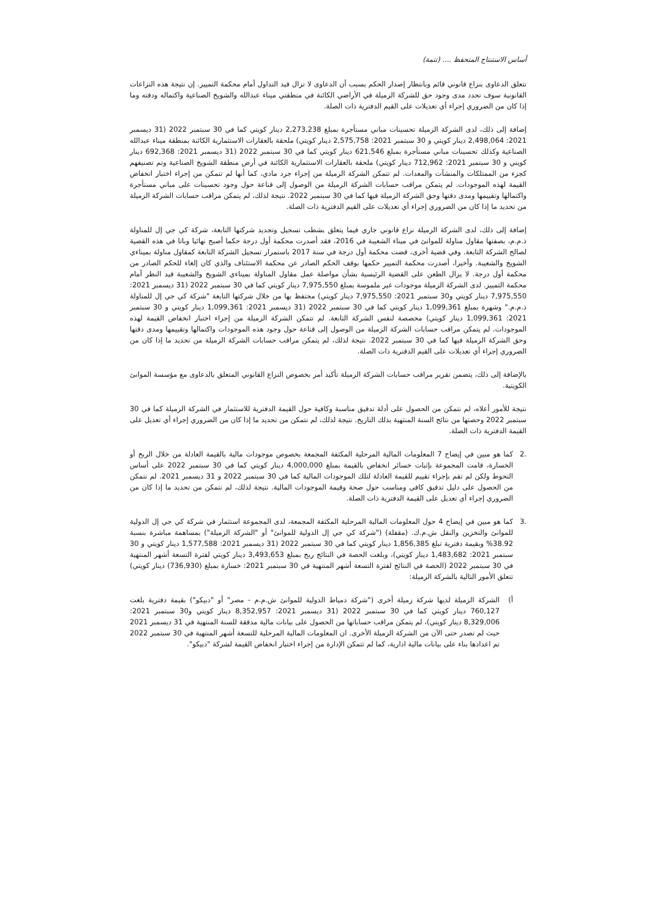أساس الاستنتاج المتحفظ .... (تتمة)
تتعلق الدعاوى بنزاع قانوني قائم وبانتظار إصدار الحكم بسبب أن الدعاوى لا تزال قيد التداول أمام محكمة التمييز. إن نتيجة هذه النزاعات القانونية سوف تحدد مدى وجود حق للشركة الزميلة في الأراضي الكائنة في منطقتي ميناء عبدالله والشويخ الصناعية واكتماله ودقته وما إذا كان من الضروري إجراء أي تعديلات على القيم الدفترية ذات الصلة.
إضافة إلى ذلك، لدى الشركة الزميلة تحسينات مباني مستأجرة بمبلغ 2,273,238 دينار كويتي كما في 30 سبتمبر 2022 (31 ديسمبر 2021: 2,498,064 دينار كويتي و 30 سبتمبر 2021: 2,575,758 دينار كويتي) ملحقة بالعقارات الاستثمارية الكائنة بمنطقة ميناء عبدالله الصناعية وكذلك تحسينات مباني مستأجرة بمبلغ 621,546 دينار كويتي كما في 30 سبتمبر 2022 (31 ديسمبر 2021: 692,368 دينار كويتي و 30 سبتمبر 2021: 712,962 دينار كويتي) ملحقة بالعقارات الاستثمارية الكائنة في أرض منطقة الشويخ الصناعية وتم تصنيفهم كجزء من الممتلكات والمنشآت والمعدات. لم تتمكن الشركة الزميلة من إجراء جرد مادي، كما أنها لم تتمكن من إجراء اختبار انخفاض القيمة لهذه الموجودات. لم يتمكن مراقب حسابات الشركة الزميلة من الوصول إلى قناعة حول وجود تحسينات على مباني مستأجرة واكتمالها وتقييمها ومدى دقتها وحق الشركة الزميلة فيها كما في 30 سبتمبر 2022. نتيجة لذلك، لم يتمكن مراقب حسابات الشركة الزميلة من تحديد ما إذا كان من الضروري إجراء أي تعديلات على القيم الدفترية ذات الصلة.
إضافة إلى ذلك، لدى الشركة الزميلة نزاع قانوني جاري فيما يتعلق بشطب تسجيل وتجديد شركتها التابعة، شركة كي جي إل للمناولة ذ.م.م، بصفتها مقاول مناولة للموانئ في ميناء الشعيبة في 2016، فقد أصدرت محكمة أول درجة حكما أصبح نهائيا وباتا في هذه القضية لصالح الشركة التابعة. وفي قضية أخرى، قضت محكمة أول درجة في سنة 2017 باستمرار تسجيل الشركة التابعة كمقاول مناولة بميناءي الشويخ والشعيبة. وأخيرا، أصدرت محكمة التمييز حكمها بوقف الحكم الصادر عن محكمة الاستئناف والذي كان إلغاء للحكم الصادر من محكمة أول درجة. لا يزال الطعن على القضية الرئيسية بشأن مواصلة عمل مقاول المناولة بميناءي الشويخ والشعيبة قيد النظر أمام محكمة التمييز. لدى الشركة الزميلة موجودات غير ملموسة بمبلغ 7,975,550 دينار كويتي كما في 30 سبتمبر 2022 (31 ديسمبر 2021: 7,975,550 دينار كويتي و30 سبتمبر 2021: 7,975,550 دينار كويتي) محتفظ بها من خلال شركتها التابعة "شركة كي جي إل للمناولة ذ.م.م." وشهرة بمبلغ 1,099,361 دينار كويتي كما في 30 سبتمبر 2022 (31 ديسمبر 2021: 1,099,361 دينار كويتي و 30 سبتمبر 2021: 1,099,361 دينار كويتي) مخصصة لنفس الشركة التابعة. لم تتمكن الشركة الزميلة من إجراء اختبار انخفاض القيمة لهذه الموجودات. لم يتمكن مراقب حسابات الشركة الزميلة من الوصول إلى قناعة حول وجود هذه الموجودات واكتمالها وتقييمها ومدى دقتها وحق الشركة الزميلة فيها كما في 30 سبتمبر 2022. نتيجة لذلك، لم يتمكن مراقب حسابات الشركة الزميلة من تحديد ما إذا كان من الضروري إجراء أي تعديلات على القيم الدفترية ذات الصلة.
بالإضافة إلى ذلك، يتضمن تقرير مراقب حسابات الشركة الزميلة تأكيد أمر بخصوص النزاع القانوني المتعلق بالدعاوى مع مؤسسة الموانئ الكويتية.
نتيجة للأمور أعلاه، لم نتمكن من الحصول على أدلة تدقيق مناسبة وكافية حول القيمة الدفترية للاستثمار في الشركة الزميلة كما في 30 سبتمبر 2022 وحصتها من نتائج السنة المنتهية بذلك التاريخ. نتيجة لذلك، لم نتمكن من تحديد ما إذا كان من الضروري إجراء أي تعديل على القيمة الدفترية ذات الصلة.
.2 كما هو مبين في إيضاح 7 المعلومات المالية المرحلية المكثفة المجمعة بخصوص موجودات مالية بالقيمة العادلة من خلال الربح أو الخسارة، قامت المجموعة بإثبات خسائر انخفاض بالقيمة بمبلغ 4,000,000 دينار كويتي كما في 30 سبتمبر 2022 على أساس التحوط ولكن لم تقم بإجراء تقييم للقيمة العادلة لتلك الموجودات المالية كما في 30 سبتمبر 2022 و 31 ديسمبر 2021. لم نتمكن من الحصول على دليل تدقيق كافي ومناسب حول صحة وقيمة الموجودات المالية. نتيجة لذلك، لم نتمكن من تحديد ما إذا كان من الضروري إجراء أي تعديل على القيمة الدفترية ذات الصلة.
.3 كما هو مبين في إيضاح 4 حول المعلومات المالية المرحلية المكثفة المجمعة، لدى المجموعة استثمار في شركة كي جي إل الدولية للموانئ والتخزين والنقل ش.م.ك. (مقفلة) ("شركة كي جي إل الدولية للموانئ" أو "الشركة الزميلة") بمساهمة مباشرة بنسبة 38.92% وبقيمة دفترية تبلغ 1,856,385 دينار كويتي كما في 30 سبتمبر 2022 (31 ديسمبر 2021: 1,577,588 دينار كويتي و 30 سبتمبر 2021: 1,483,682 دينار كويتي)، وبلغت الحصة في النتائج ربح بمبلغ 3,493,653 دينار كويتي لفترة التسعة أشهر المنتهية في 30 سبتمبر 2022 (الحصة في النتائج لفترة التسعة أشهر المنتهية في 30 سبتمبر 2021: خسارة بمبلغ (736,930) دينار كويتي) تتعلق الأمور التالية بالشركة الزميلة:
أ) الشركة الزميلة لديها شركة زميلة أخرى ("شركة دمياط الدولية للموانئ ش.م.م - مصر" أو "دبيكو") بقيمة دفترية بلغت 760,127 دينار كويتي كما في 30 سبتمبر 2022 (31 ديسمبر 2021: 8,352,957 دينار كويتي و30 سبتمبر 2021: 8,329,006 دينار كويتي)، لم يتمكن مراقب حساباتها من الحصول على بيانات مالية مدققة للسنة المنتهية في 31 ديسمبر 2021 حيث لم تصدر حتى الآن من الشركة الزميلة الأخرى. ان المعلومات المالية المرحلية للتسعة أشهر المنتهية في 30 سبتمبر 2022 تم اعدادها بناء على بيانات مالية ادارية، كما لم تتمكن الإدارة من إجراء اختبار انخفاض القيمة لشركة "دبيكو".